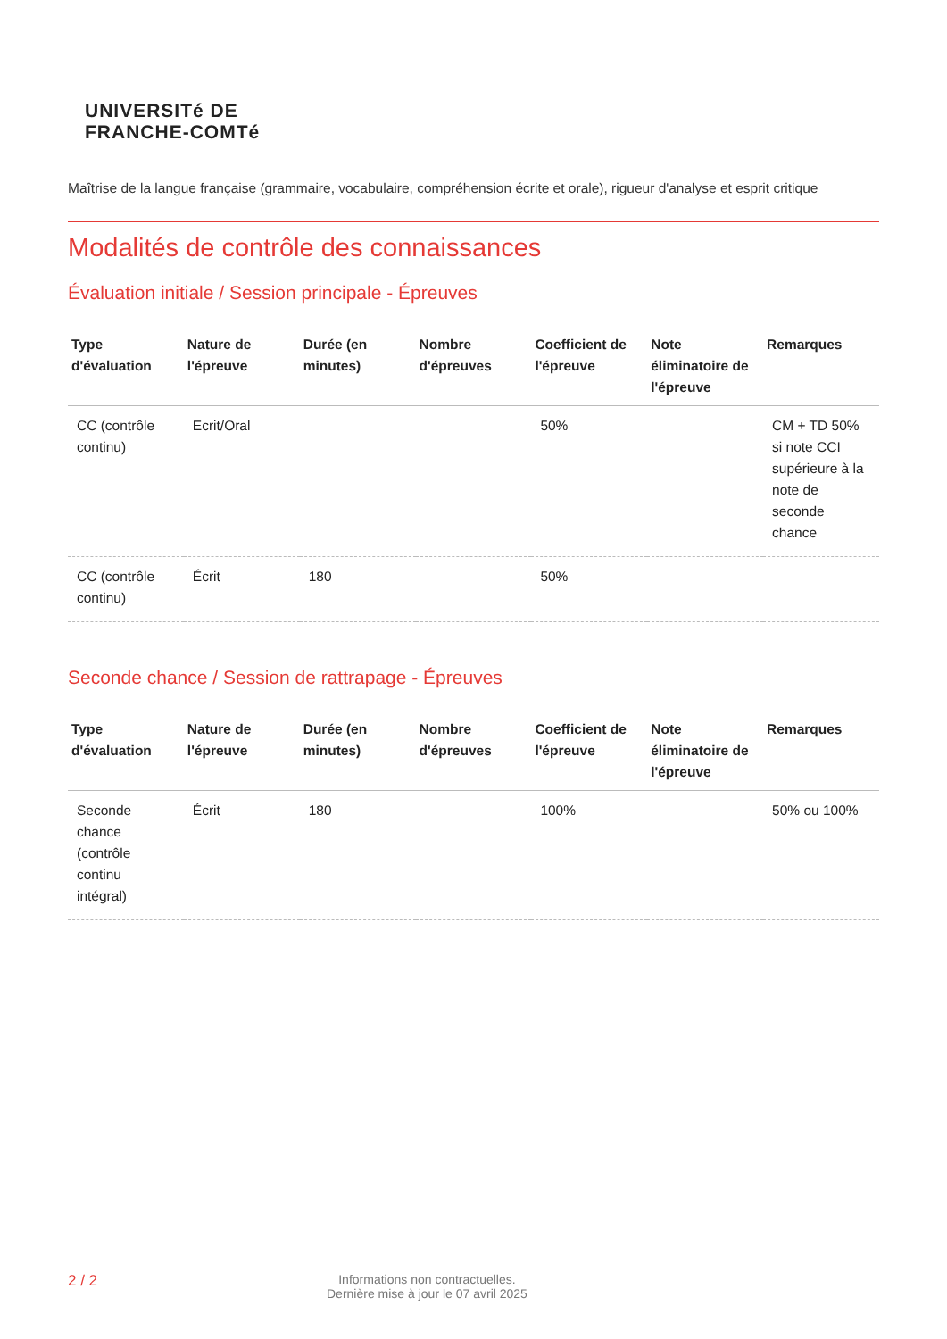UNIVERSITé DE
FRANCHE-COMTé
Maîtrise de la langue française (grammaire, vocabulaire, compréhension écrite et orale), rigueur d'analyse et esprit critique
Modalités de contrôle des connaissances
Évaluation initiale / Session principale - Épreuves
| Type d'évaluation | Nature de l'épreuve | Durée (en minutes) | Nombre d'épreuves | Coefficient de l'épreuve | Note éliminatoire de l'épreuve | Remarques |
| --- | --- | --- | --- | --- | --- | --- |
| CC (contrôle continu) | Ecrit/Oral | | | 50% | | CM + TD 50% si note CCI supérieure à la note de seconde chance |
| CC (contrôle continu) | Écrit | 180 | | 50% | | |
Seconde chance / Session de rattrapage - Épreuves
| Type d'évaluation | Nature de l'épreuve | Durée (en minutes) | Nombre d'épreuves | Coefficient de l'épreuve | Note éliminatoire de l'épreuve | Remarques |
| --- | --- | --- | --- | --- | --- | --- |
| Seconde chance (contrôle continu intégral) | Écrit | 180 | | 100% | | 50% ou 100% |
2 / 2
Informations non contractuelles.
Dernière mise à jour le 07 avril 2025